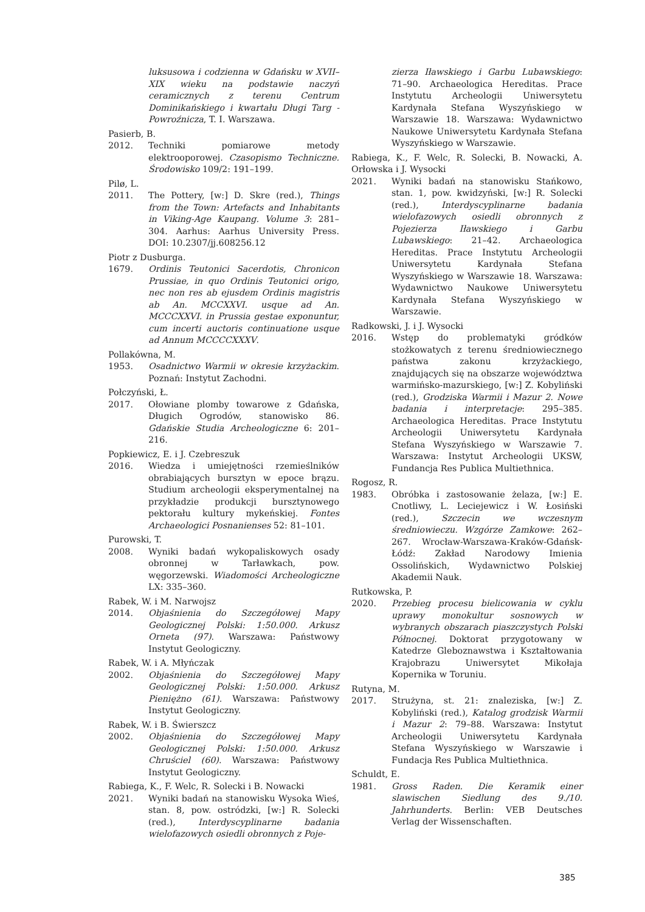luksusowa i codzienna w Gdańsku w XVII–XIX wieku na podstawie naczyń ceramicznych z terenu Centrum Dominikańskiego i kwartału Długi Targ - Powroźnicza, T. I. Warszawa.
Pasierb, B.
2012. Techniki pomiarowe metody elektrooporowej. Czasopismo Techniczne. Środowisko 109/2: 191–199.
Pilø, L.
2011. The Pottery, [w:] D. Skre (red.), Things from the Town: Artefacts and Inhabitants in Viking-Age Kaupang. Volume 3: 281–304. Aarhus: Aarhus University Press. DOI: 10.2307/jj.608256.12
Piotr z Dusburga.
1679. Ordinis Teutonici Sacerdotis, Chronicon Prussiae, in quo Ordinis Teutonici origo, nec non res ab ejusdem Ordinis magistris ab An. MCCXXVI. usque ad An. MCCCXXVI. in Prussia gestae exponuntur, cum incerti auctoris continuatione usque ad Annum MCCCCXXXV.
Pollakówna, M.
1953. Osadnictwo Warmii w okresie krzyżackim. Poznań: Instytut Zachodni.
Połczyński, Ł.
2017. Ołowiane plomby towarowe z Gdańska, Długich Ogrodów, stanowisko 86. Gdańskie Studia Archeologiczne 6: 201–216.
Popkiewicz, E. i J. Czebreszuk
2016. Wiedza i umiejętności rzemieślników obrabiających bursztyn w epoce brązu. Studium archeologii eksperymentalnej na przykładzie produkcji bursztynowego pektorału kultury mykeńskiej. Fontes Archaeologici Posnanienses 52: 81–101.
Purowski, T.
2008. Wyniki badań wykopaliskowych osady obronnej w Tarławkach, pow. węgorzewski. Wiadomości Archeologiczne LX: 335–360.
Rabek, W. i M. Narwojsz
2014. Objaśnienia do Szczegółowej Mapy Geologicznej Polski: 1:50.000. Arkusz Orneta (97). Warszawa: Państwowy Instytut Geologiczny.
Rabek, W. i A. Młyńczak
2002. Objaśnienia do Szczegółowej Mapy Geologicznej Polski: 1:50.000. Arkusz Pieniężno (61). Warszawa: Państwowy Instytut Geologiczny.
Rabek, W. i B. Świerszcz
2002. Objaśnienia do Szczegółowej Mapy Geologicznej Polski: 1:50.000. Arkusz Chruściel (60). Warszawa: Państwowy Instytut Geologiczny.
Rabiega, K., F. Welc, R. Solecki i B. Nowacki
2021. Wyniki badań na stanowisku Wysoka Wieś, stan. 8, pow. ostródzki, [w:] R. Solecki (red.), Interdyscyplinarne badania wielofazowych osiedli obronnych z Poje-
zierza Iławskiego i Garbu Lubawskiego: 71–90. Archaeologica Hereditas. Prace Instytutu Archeologii Uniwersytetu Kardynała Stefana Wyszyńskiego w Warszawie 18. Warszawa: Wydawnictwo Naukowe Uniwersytetu Kardynała Stefana Wyszyńskiego w Warszawie.
Rabiega, K., F. Welc, R. Solecki, B. Nowacki, A. Orłowska i J. Wysocki
2021. Wyniki badań na stanowisku Stańkowo, stan. 1, pow. kwidzyński, [w:] R. Solecki (red.), Interdyscyplinarne badania wielofazowych osiedli obronnych z Pojezierza Iławskiego i Garbu Lubawskiego: 21–42. Archaeologica Hereditas. Prace Instytutu Archeologii Uniwersytetu Kardynała Stefana Wyszyńskiego w Warszawie 18. Warszawa: Wydawnictwo Naukowe Uniwersytetu Kardynała Stefana Wyszyńskiego w Warszawie.
Radkowski, J. i J. Wysocki
2016. Wstęp do problematyki gródków stożkowatych z terenu średniowiecznego państwa zakonu krzyżackiego, znajdujących się na obszarze województwa warmińsko-mazurskiego, [w:] Z. Kobyliński (red.), Grodziska Warmii i Mazur 2. Nowe badania i interpretacje: 295–385. Archaeologica Hereditas. Prace Instytutu Archeologii Uniwersytetu Kardynała Stefana Wyszyńskiego w Warszawie 7. Warszawa: Instytut Archeologii UKSW, Fundancja Res Publica Multiethnica.
Rogosz, R.
1983. Obróbka i zastosowanie żelaza, [w:] E. Cnotliwy, L. Leciejewicz i W. Łosiński (red.), Szczecin we wczesnym średniowieczu. Wzgórze Zamkowe: 262–267. Wrocław-Warszawa-Kraków-Gdańsk-Łódź: Zakład Narodowy Imienia Ossolińskich, Wydawnictwo Polskiej Akademii Nauk.
Rutkowska, P.
2020. Przebieg procesu bielicowania w cyklu uprawy monokultur sosnowych w wybranych obszarach piaszczystych Polski Północnej. Doktorat przygotowany w Katedrze Gleboznawstwa i Kształtowania Krajobrazu Uniwersytet Mikołaja Kopernika w Toruniu.
Rutyna, M.
2017. Strużyna, st. 21: znaleziska, [w:] Z. Kobyliński (red.), Katalog grodzisk Warmii i Mazur 2: 79–88. Warszawa: Instytut Archeologii Uniwersytetu Kardynała Stefana Wyszyńskiego w Warszawie i Fundacja Res Publica Multiethnica.
Schuldt, E.
1981. Gross Raden. Die Keramik einer slawischen Siedlung des 9./10. Jahrhunderts. Berlin: VEB Deutsches Verlag der Wissenschaften.
385